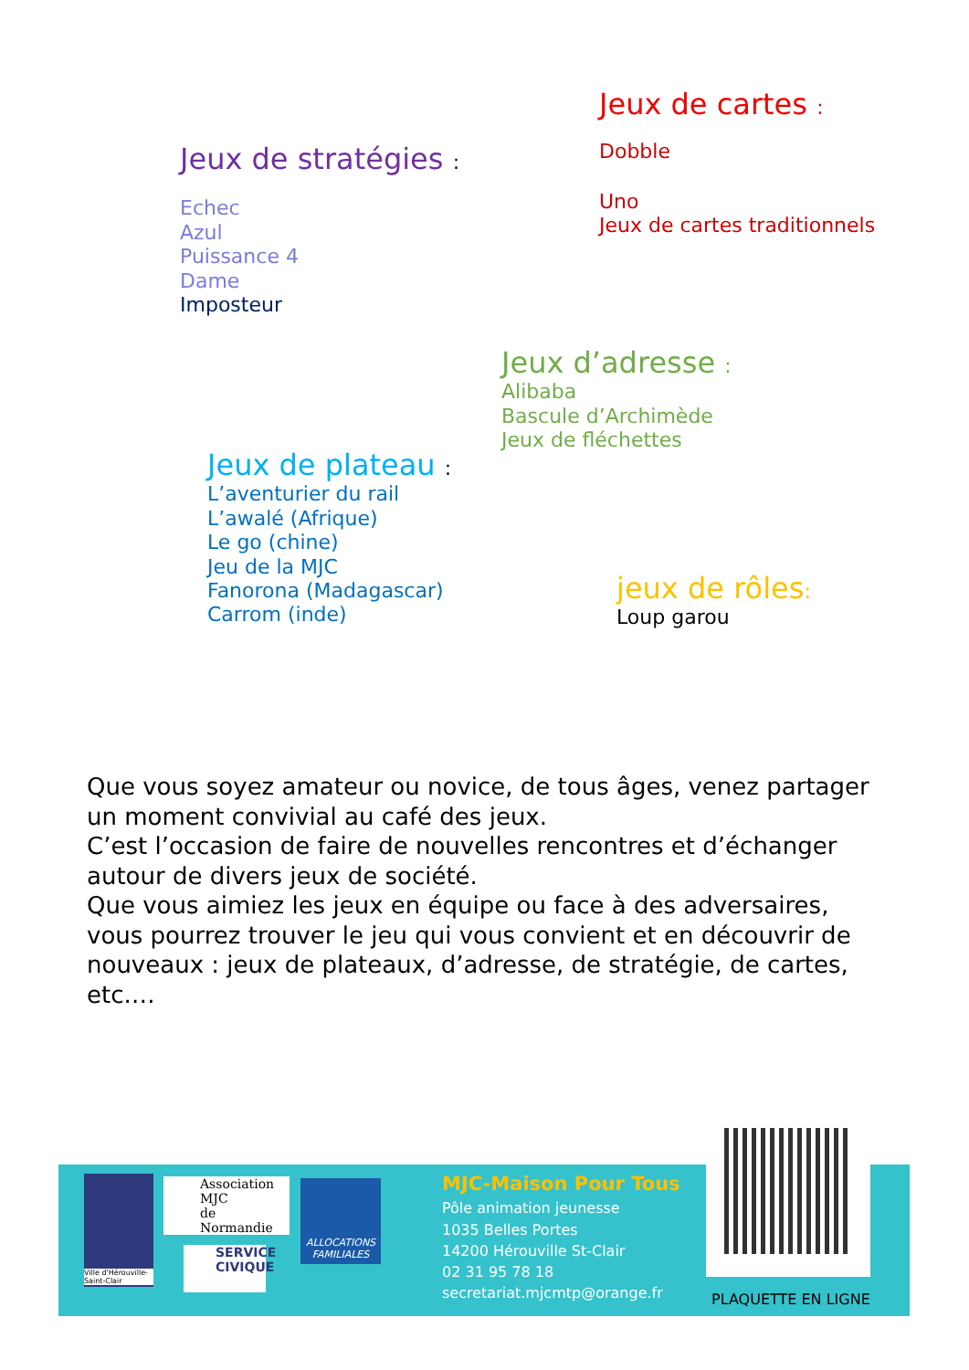Jeux de cartes :
Dobble
Uno
Jeux de cartes traditionnels
Jeux de stratégies :
Echec
Azul
Puissance 4
Dame
Imposteur
Jeux d’adresse :
Alibaba
Bascule d’Archimède
Jeux de fléchettes
Jeux de plateau :
L’aventurier du rail
L’awalé (Afrique)
Le go (chine)
Jeu de la MJC
Fanorona (Madagascar)
Carrom (inde)
jeux de rôles:
Loup garou
Que vous soyez amateur ou novice, de tous âges, venez partager un moment convivial au café des jeux.
C’est l’occasion de faire de nouvelles rencontres et d’échanger autour de divers jeux de société.
Que vous aimiez les jeux en équipe ou face à des adversaires, vous pourrez trouver le jeu qui vous convient et en découvrir de nouveaux : jeux de plateaux, d’adresse, de stratégie, de cartes, etc.…
Ville d'Hérouville-Saint-Clair
Association
MJC
de Normandie
SERVICE CIVIQUE
ALLOCATIONS FAMILIALES
MJC-Maison Pour Tous
Pôle animation jeunesse
1035 Belles Portes
14200 Hérouville St-Clair
02 31 95 78 18
secretariat.mjcmtp@orange.fr
PLAQUETTE EN LIGNE